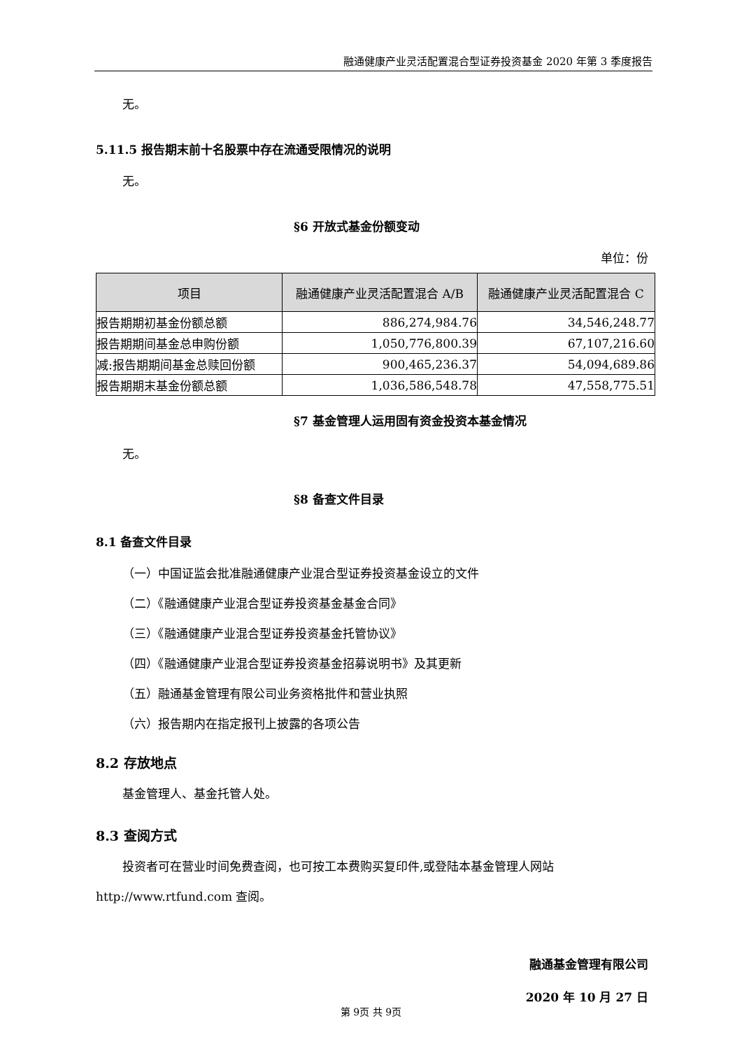融通健康产业灵活配置混合型证券投资基金 2020 年第 3 季度报告
无。
5.11.5 报告期末前十名股票中存在流通受限情况的说明
无。
§6 开放式基金份额变动
单位：份
| 项目 | 融通健康产业灵活配置混合 A/B | 融通健康产业灵活配置混合 C |
| --- | --- | --- |
| 报告期期初基金份额总额 | 886,274,984.76 | 34,546,248.77 |
| 报告期期间基金总申购份额 | 1,050,776,800.39 | 67,107,216.60 |
| 减:报告期期间基金总赎回份额 | 900,465,236.37 | 54,094,689.86 |
| 报告期期末基金份额总额 | 1,036,586,548.78 | 47,558,775.51 |
§7 基金管理人运用固有资金投资本基金情况
无。
§8 备查文件目录
8.1 备查文件目录
（一）中国证监会批准融通健康产业混合型证券投资基金设立的文件
（二）《融通健康产业混合型证券投资基金基金合同》
（三）《融通健康产业混合型证券投资基金托管协议》
（四）《融通健康产业混合型证券投资基金招募说明书》及其更新
（五）融通基金管理有限公司业务资格批件和营业执照
（六）报告期内在指定报刊上披露的各项公告
8.2 存放地点
基金管理人、基金托管人处。
8.3 查阅方式
投资者可在营业时间免费查阅，也可按工本费购买复印件,或登陆本基金管理人网站
http://www.rtfund.com 查阅。
融通基金管理有限公司
2020 年 10 月 27 日
第 9页 共 9页